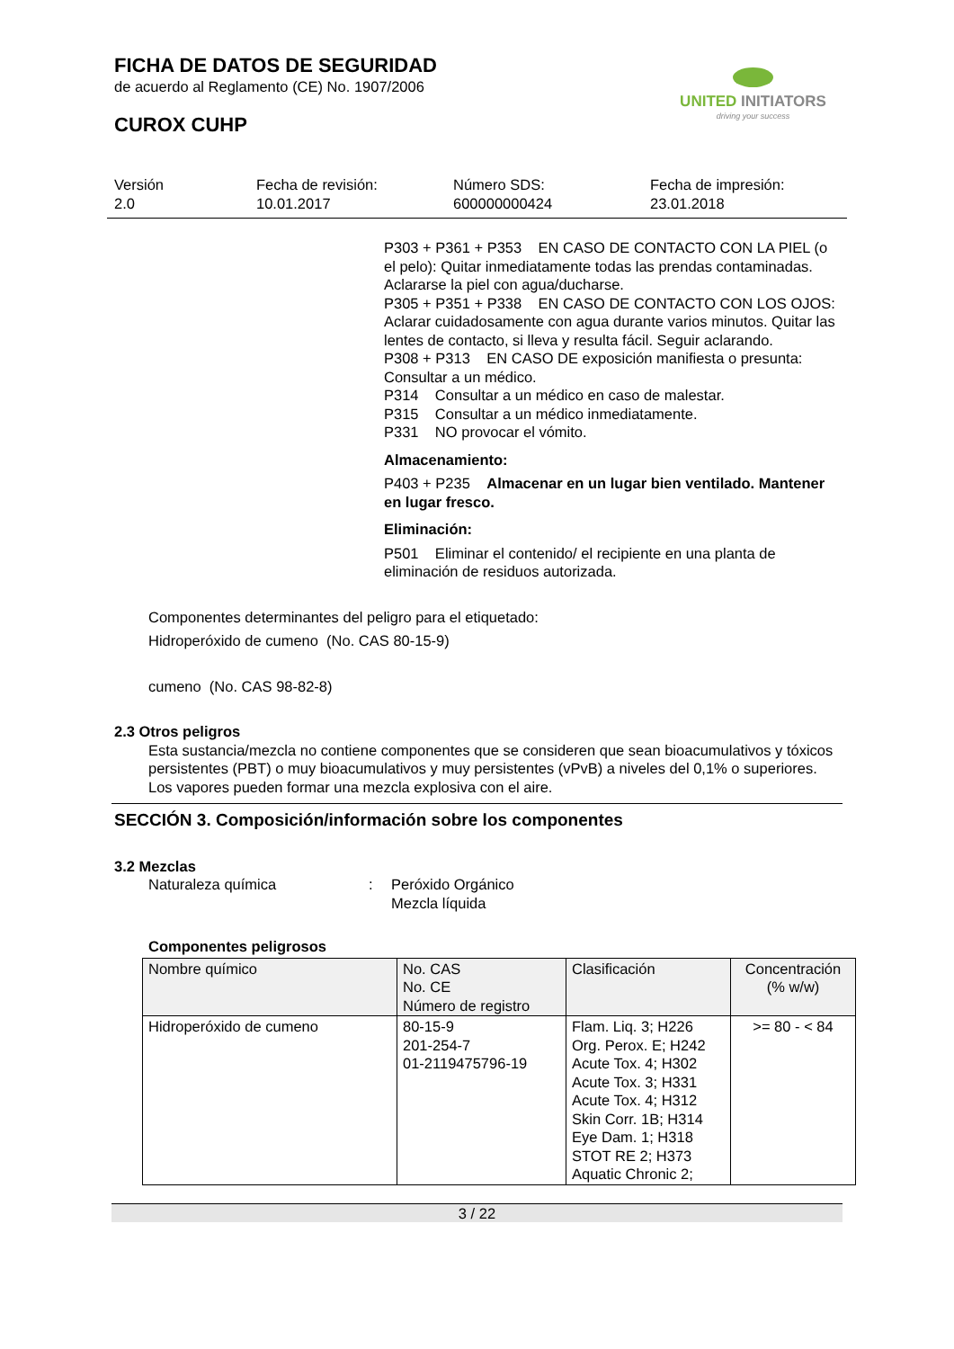FICHA DE DATOS DE SEGURIDAD
de acuerdo al Reglamento (CE) No. 1907/2006
CUROX CUHP
UNITED INITIATORS
driving your success
Versión
2.0
Fecha de revisión:
10.01.2017
Número SDS:
600000000424
Fecha de impresión:
23.01.2018
P303 + P361 + P353 EN CASO DE CONTACTO CON LA PIEL (o el pelo): Quitar inmediatamente todas las prendas contaminadas. Aclararse la piel con agua/ducharse.
P305 + P351 + P338 EN CASO DE CONTACTO CON LOS OJOS: Aclarar cuidadosamente con agua durante varios minutos. Quitar las lentes de contacto, si lleva y resulta fácil. Seguir aclarando.
P308 + P313 EN CASO DE exposición manifiesta o presunta: Consultar a un médico.
P314 Consultar a un médico en caso de malestar.
P315 Consultar a un médico inmediatamente.
P331 NO provocar el vómito.
Almacenamiento:
P403 + P235 Almacenar en un lugar bien ventilado. Mantener en lugar fresco.
Eliminación:
P501 Eliminar el contenido/ el recipiente en una planta de eliminación de residuos autorizada.
Componentes determinantes del peligro para el etiquetado:
Hidroperóxido de cumeno (No. CAS 80-15-9)
cumeno (No. CAS 98-82-8)
2.3 Otros peligros
Esta sustancia/mezcla no contiene componentes que se consideren que sean bioacumulativos y tóxicos persistentes (PBT) o muy bioacumulativos y muy persistentes (vPvB) a niveles del 0,1% o superiores.
Los vapores pueden formar una mezcla explosiva con el aire.
SECCIÓN 3. Composición/información sobre los componentes
3.2 Mezclas
Naturaleza química : Peróxido Orgánico
Mezcla líquida
Componentes peligrosos
| Nombre químico | No. CAS No. CE Número de registro | Clasificación | Concentración (% w/w) |
| --- | --- | --- | --- |
| Hidroperóxido de cumeno | 80-15-9 201-254-7 01-2119475796-19 | Flam. Liq. 3; H226 Org. Perox. E; H242 Acute Tox. 4; H302 Acute Tox. 3; H331 Acute Tox. 4; H312 Skin Corr. 1B; H314 Eye Dam. 1; H318 STOT RE 2; H373 Aquatic Chronic 2; | >= 80 - < 84 |
3 / 22